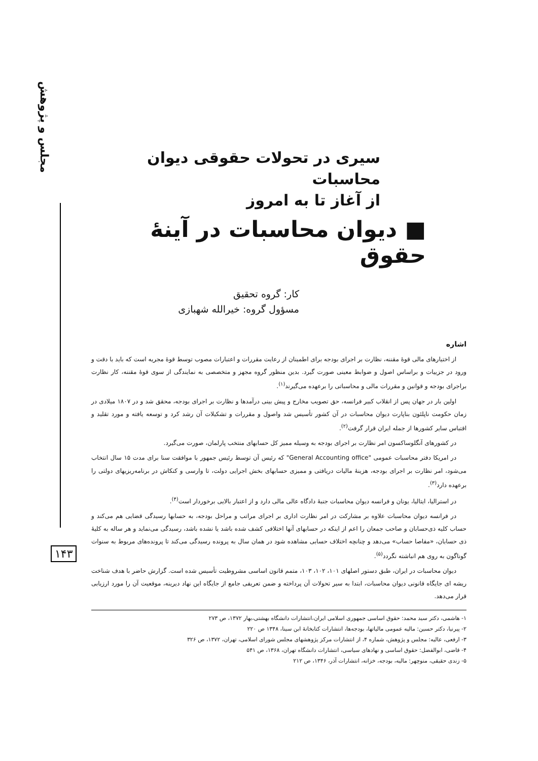مجلس و پژوهش
۱۴۳
سیری در تحولات حقوقی دیوان محاسبات
از آغاز تا به امروز
■ دیوان محاسبات در آینهٔ حقوق
کار: گروه تحقیق
مسؤول گروه: خیرالله شهبازی
اشاره
از اختیارهای مالی قوهٔ مقننه، نظارت بر اجرای بودجه برای اطمینان از رعایت مقررات و اعتبارات مصوب توسط قوهٔ مجریه است که باید با دقت و ورود در جزییات و براساس اصول و ضوابط معینی صورت گیرد. بدین منظور گروه مجهز و متخصصی به نمایندگی از سوی قوهٔ مقننه، کار نظارت براجرای بودجه و قوانین و مقررات مالی و محاسباتی را برعهده می‌گیرند<sup>(۱)</sup>.
اولین بار در جهان پس از انقلاب کبیر فرانسه، حق تصویب مخارج و پیش بینی درآمدها و نظارت بر اجرای بودجه، محقق شد و در ۱۸۰۷ میلادی در زمان حکومت ناپلئون بناپارت دیوان محاسبات در آن کشور تأسیس شد واصول و مقررات و تشکیلات آن رشد کرد و توسعه یافته و مورد تقلید و اقتباس سایر کشورها از جمله ایران قرار گرفت<sup>(۲)</sup>.
در کشورهای آنگلوساکسون امر نظارت بر اجرای بودجه به وسیله ممیز کل حسابهای منتخب پارلمان، صورت می‌گیرد.
در امریکا دفتر محاسبات عمومی "General Accounting office" که رئیس آن توسط رئیس جمهور با موافقت سنا برای مدت ۱۵ سال انتخاب می‌شود، امر نظارت بر اجرای بودجه، هزینهٔ مالیات دریافتی و ممیزی حسابهای بخش اجرایی دولت، تا وارسی و کنکاش در برنامه‌ریزیهای دولتی را برعهده دارد<sup>(۳)</sup>.
در استرالیا، ایتالیا، یونان و فرانسه دیوان محاسبات جنبهٔ دادگاه عالی مالی دارد و از اعتبار بالایی برخوردار است<sup>(۴)</sup>.
در فرانسه دیوان محاسبات علاوه بر مشارکت در امر نظارت اداری بر اجرای مراتب و مراحل بودجه، به حسابها رسیدگی قضایی هم می‌کند و حساب کلیه ذی‌حسابان و صاحب جمعان را اعم از اینکه در حسابهای آنها اختلافی کشف شده باشد یا نشده باشد، رسیدگی می‌نماید و هر ساله به کلیهٔ ذی حسابان، «مفاصا حساب» می‌دهد و چنانچه اختلاف حسابی مشاهده شود در همان سال به پرونده رسیدگی می‌کند تا پرونده‌های مربوط به سنوات گوناگون به روی هم انباشته نگردد<sup>(۵)</sup>.
دیوان محاسبات در ایران، طبق دستور اصلهای ۱۰۱، ۱۰۲، ۱۰۳، متمم قانون اساسی مشروطیت تأسیس شده است. گزارش حاضر با هدف شناخت ریشه ای جایگاه قانونی دیوان محاسبات، ابتدا به سیر تحولات آن پرداخته و ضمن تعریفی جامع از جایگاه این نهاد دیرینه، موقعیت آن را مورد ارزیابی قرار می‌دهد.
۱- هاشمی، دکتر سید محمد: حقوق اساسی جمهوری اسلامی ایران،انتشارات دانشگاه بهشتی،بهار ۱۳۷۲، ص ۲۷۳
۲- پیرنیا، دکتر حسین: مالیه عمومی مالیاتها، بودجه‌ها، انتشارات کتابخانهٔ ابن سینا، ۱۳۴۸ ص ۲۲۰
۳- ارفعی، عالیه: مجلس و پژوهش، شماره ۴، از انتشارات مرکز پژوهشهای مجلس شورای اسلامی، تهران، ۱۳۷۲، ص ۳۲۶
۴- قاضی، ابوالفضل: حقوق اساسی و نهادهای سیاسی، انتشارات دانشگاه تهران، ۱۳۶۸، ص ۵۴۱
۵- زندی حقیقی، منوچهر: مالیه، بودجه، خزانه، انتشارات آذر، ۱۳۴۶، ص ۲۱۲